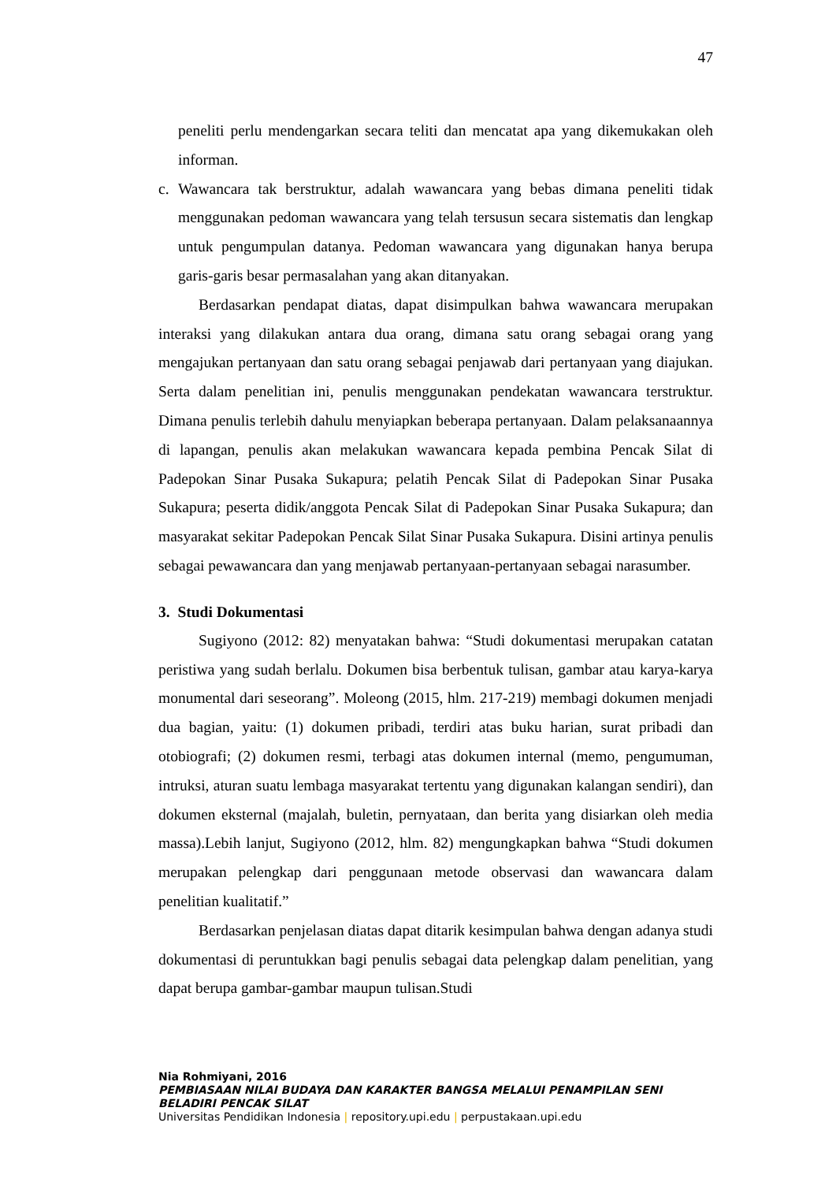47
peneliti perlu mendengarkan secara teliti dan mencatat apa yang dikemukakan oleh informan.
c. Wawancara tak berstruktur, adalah wawancara yang bebas dimana peneliti tidak menggunakan pedoman wawancara yang telah tersusun secara sistematis dan lengkap untuk pengumpulan datanya. Pedoman wawancara yang digunakan hanya berupa garis-garis besar permasalahan yang akan ditanyakan.
Berdasarkan pendapat diatas, dapat disimpulkan bahwa wawancara merupakan interaksi yang dilakukan antara dua orang, dimana satu orang sebagai orang yang mengajukan pertanyaan dan satu orang sebagai penjawab dari pertanyaan yang diajukan. Serta dalam penelitian ini, penulis menggunakan pendekatan wawancara terstruktur. Dimana penulis terlebih dahulu menyiapkan beberapa pertanyaan. Dalam pelaksanaannya di lapangan, penulis akan melakukan wawancara kepada pembina Pencak Silat di Padepokan Sinar Pusaka Sukapura; pelatih Pencak Silat di Padepokan Sinar Pusaka Sukapura; peserta didik/anggota Pencak Silat di Padepokan Sinar Pusaka Sukapura; dan masyarakat sekitar Padepokan Pencak Silat Sinar Pusaka Sukapura. Disini artinya penulis sebagai pewawancara dan yang menjawab pertanyaan-pertanyaan sebagai narasumber.
3. Studi Dokumentasi
Sugiyono (2012: 82) menyatakan bahwa: “Studi dokumentasi merupakan catatan peristiwa yang sudah berlalu. Dokumen bisa berbentuk tulisan, gambar atau karya-karya monumental dari seseorang”. Moleong (2015, hlm. 217-219) membagi dokumen menjadi dua bagian, yaitu: (1) dokumen pribadi, terdiri atas buku harian, surat pribadi dan otobiografi; (2) dokumen resmi, terbagi atas dokumen internal (memo, pengumuman, intruksi, aturan suatu lembaga masyarakat tertentu yang digunakan kalangan sendiri), dan dokumen eksternal (majalah, buletin, pernyataan, dan berita yang disiarkan oleh media massa).Lebih lanjut, Sugiyono (2012, hlm. 82) mengungkapkan bahwa “Studi dokumen merupakan pelengkap dari penggunaan metode observasi dan wawancara dalam penelitian kualitatif.”
Berdasarkan penjelasan diatas dapat ditarik kesimpulan bahwa dengan adanya studi dokumentasi di peruntukkan bagi penulis sebagai data pelengkap dalam penelitian, yang dapat berupa gambar-gambar maupun tulisan.Studi
Nia Rohmiyani, 2016
PEMBIASAAN NILAI BUDAYA DAN KARAKTER BANGSA MELALUI PENAMPILAN SENI BELADIRI PENCAK SILAT
Universitas Pendidikan Indonesia | repository.upi.edu | perpustakaan.upi.edu